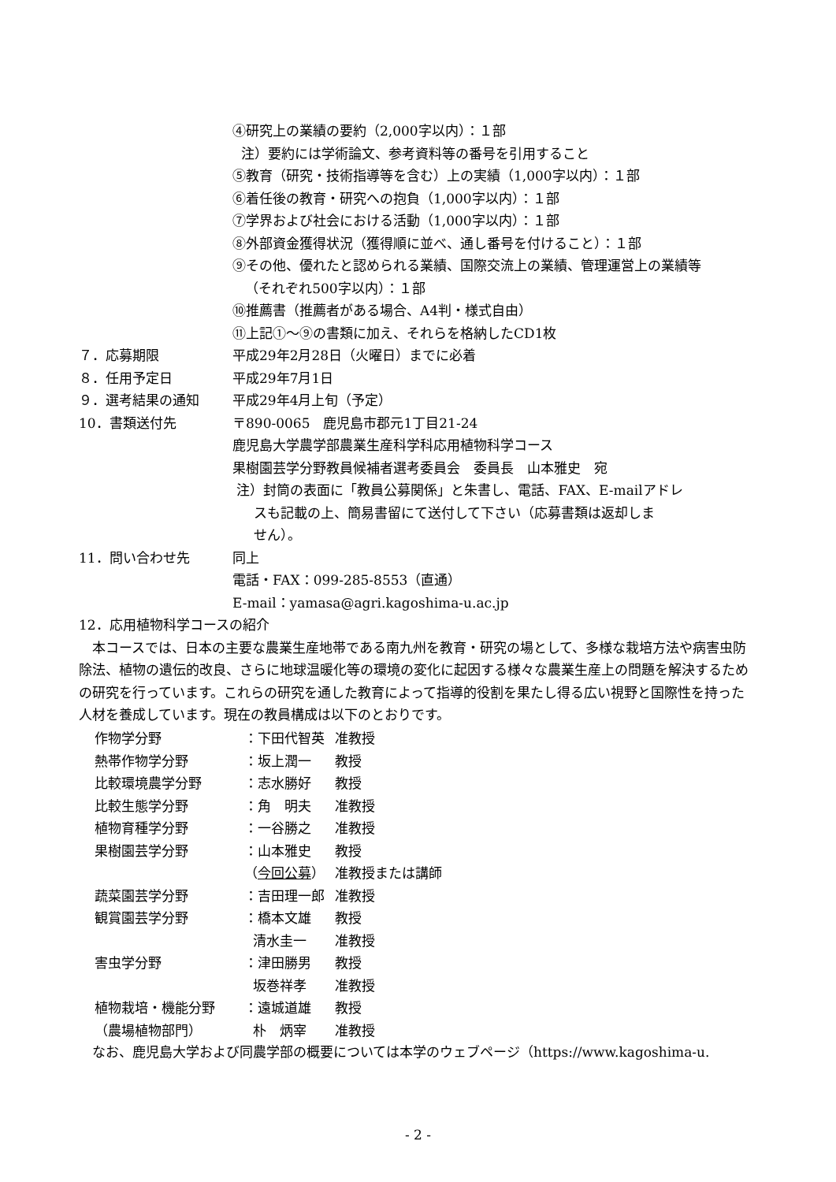④研究上の業績の要約（2,000字以内）：１部
注）要約には学術論文、参考資料等の番号を引用すること
⑤教育（研究・技術指導等を含む）上の実績（1,000字以内）：１部
⑥着任後の教育・研究への抱負（1,000字以内）：１部
⑦学界および社会における活動（1,000字以内）：１部
⑧外部資金獲得状況（獲得順に並べ、通し番号を付けること）：１部
⑨その他、優れたと認められる業績、国際交流上の業績、管理運営上の業績等
（それぞれ500字以内）：１部
⑩推薦書（推薦者がある場合、A4判・様式自由）
⑪上記①～⑨の書類に加え、それらを格納したCD1枚
７．応募期限 平成29年2月28日（火曜日）までに必着
８．任用予定日 平成29年7月1日
９．選考結果の通知 平成29年4月上旬（予定）
10．書類送付先 〒890-0065　鹿児島市郡元1丁目21-24
鹿児島大学農学部農業生産科学科応用植物科学コース
果樹園芸学分野教員候補者選考委員会　委員長　山本雅史　宛
注）封筒の表面に「教員公募関係」と朱書し、電話、FAX、E-mailアドレ
スも記載の上、簡易書留にて送付して下さい（応募書類は返却しま
せん）。
11．問い合わせ先 同上
電話・FAX：099-285-8553（直通）
E-mail：yamasa@agri.kagoshima-u.ac.jp
12．応用植物科学コースの紹介
本コースでは、日本の主要な農業生産地帯である南九州を教育・研究の場として、多様な栽培方法や病害虫防除法、植物の遺伝的改良、さらに地球温暖化等の環境の変化に起因する様々な農業生産上の問題を解決するための研究を行っています。これらの研究を通した教育によって指導的役割を果たし得る広い視野と国際性を持った人材を養成しています。現在の教員構成は以下のとおりです。
| 作物学分野 | ：下田代智英 | 准教授 |
| 熱帯作物学分野 | ：坂上潤一 | 教授 |
| 比較環境農学分野 | ：志水勝好 | 教授 |
| 比較生態学分野 | ：角 明夫 | 准教授 |
| 植物育種学分野 | ：一谷勝之 | 准教授 |
| 果樹園芸学分野 | ：山本雅史 | 教授 |
| | （ 今回公募 ） | 准教授または講師 |
| 蔬菜園芸学分野 | ：吉田理一郎 | 准教授 |
| 観賞園芸学分野 | ：橋本文雄 | 教授 |
| | 清水圭一 | 准教授 |
| 害虫学分野 | ：津田勝男 | 教授 |
| | 坂巻祥孝 | 准教授 |
| 植物栽培・機能分野 | ：遠城道雄 | 教授 |
| （農場植物部門） | 朴 炳宰 | 准教授 |
なお、鹿児島大学および同農学部の概要については本学のウェブページ（https://www.kagoshima-u.
- 2 -